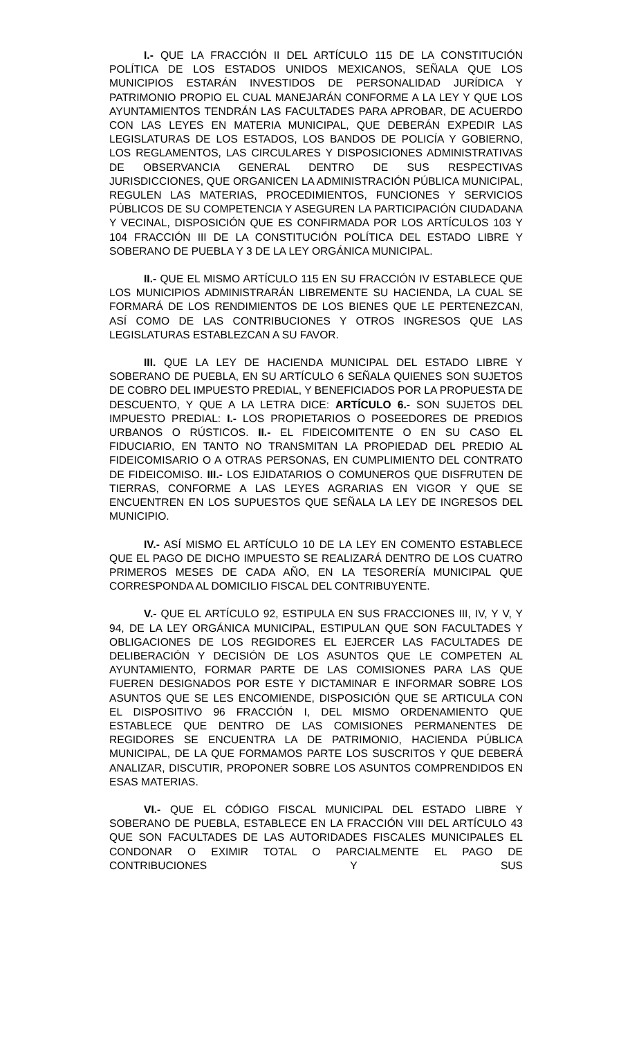I.- QUE LA FRACCIÓN II DEL ARTÍCULO 115 DE LA CONSTITUCIÓN POLÍTICA DE LOS ESTADOS UNIDOS MEXICANOS, SEÑALA QUE LOS MUNICIPIOS ESTARÁN INVESTIDOS DE PERSONALIDAD JURÍDICA Y PATRIMONIO PROPIO EL CUAL MANEJARÁN CONFORME A LA LEY Y QUE LOS AYUNTAMIENTOS TENDRÁN LAS FACULTADES PARA APROBAR, DE ACUERDO CON LAS LEYES EN MATERIA MUNICIPAL, QUE DEBERÁN EXPEDIR LAS LEGISLATURAS DE LOS ESTADOS, LOS BANDOS DE POLICÍA Y GOBIERNO, LOS REGLAMENTOS, LAS CIRCULARES Y DISPOSICIONES ADMINISTRATIVAS DE OBSERVANCIA GENERAL DENTRO DE SUS RESPECTIVAS JURISDICCIONES, QUE ORGANICEN LA ADMINISTRACIÓN PÚBLICA MUNICIPAL, REGULEN LAS MATERIAS, PROCEDIMIENTOS, FUNCIONES Y SERVICIOS PÚBLICOS DE SU COMPETENCIA Y ASEGUREN LA PARTICIPACIÓN CIUDADANA Y VECINAL, DISPOSICIÓN QUE ES CONFIRMADA POR LOS ARTÍCULOS 103 Y 104 FRACCIÓN III DE LA CONSTITUCIÓN POLÍTICA DEL ESTADO LIBRE Y SOBERANO DE PUEBLA Y 3 DE LA LEY ORGÁNICA MUNICIPAL.
II.- QUE EL MISMO ARTÍCULO 115 EN SU FRACCIÓN IV ESTABLECE QUE LOS MUNICIPIOS ADMINISTRARÁN LIBREMENTE SU HACIENDA, LA CUAL SE FORMARÁ DE LOS RENDIMIENTOS DE LOS BIENES QUE LE PERTENEZCAN, ASÍ COMO DE LAS CONTRIBUCIONES Y OTROS INGRESOS QUE LAS LEGISLATURAS ESTABLEZCAN A SU FAVOR.
III. QUE LA LEY DE HACIENDA MUNICIPAL DEL ESTADO LIBRE Y SOBERANO DE PUEBLA, EN SU ARTÍCULO 6 SEÑALA QUIENES SON SUJETOS DE COBRO DEL IMPUESTO PREDIAL, Y BENEFICIADOS POR LA PROPUESTA DE DESCUENTO, Y QUE A LA LETRA DICE: ARTÍCULO 6.- SON SUJETOS DEL IMPUESTO PREDIAL: I.- LOS PROPIETARIOS O POSEEDORES DE PREDIOS URBANOS O RÚSTICOS. II.- EL FIDEICOMITENTE O EN SU CASO EL FIDUCIARIO, EN TANTO NO TRANSMITAN LA PROPIEDAD DEL PREDIO AL FIDEICOMISARIO O A OTRAS PERSONAS, EN CUMPLIMIENTO DEL CONTRATO DE FIDEICOMISO. III.- LOS EJIDATARIOS O COMUNEROS QUE DISFRUTEN DE TIERRAS, CONFORME A LAS LEYES AGRARIAS EN VIGOR Y QUE SE ENCUENTREN EN LOS SUPUESTOS QUE SEÑALA LA LEY DE INGRESOS DEL MUNICIPIO.
IV.- ASÍ MISMO EL ARTÍCULO 10 DE LA LEY EN COMENTO ESTABLECE QUE EL PAGO DE DICHO IMPUESTO SE REALIZARÁ DENTRO DE LOS CUATRO PRIMEROS MESES DE CADA AÑO, EN LA TESORERÍA MUNICIPAL QUE CORRESPONDA AL DOMICILIO FISCAL DEL CONTRIBUYENTE.
V.- QUE EL ARTÍCULO 92, ESTIPULA EN SUS FRACCIONES III, IV, Y V, Y 94, DE LA LEY ORGÁNICA MUNICIPAL, ESTIPULAN QUE SON FACULTADES Y OBLIGACIONES DE LOS REGIDORES EL EJERCER LAS FACULTADES DE DELIBERACIÓN Y DECISIÓN DE LOS ASUNTOS QUE LE COMPETEN AL AYUNTAMIENTO, FORMAR PARTE DE LAS COMISIONES PARA LAS QUE FUEREN DESIGNADOS POR ESTE Y DICTAMINAR E INFORMAR SOBRE LOS ASUNTOS QUE SE LES ENCOMIENDE, DISPOSICIÓN QUE SE ARTICULA CON EL DISPOSITIVO 96 FRACCIÓN I, DEL MISMO ORDENAMIENTO QUE ESTABLECE QUE DENTRO DE LAS COMISIONES PERMANENTES DE REGIDORES SE ENCUENTRA LA DE PATRIMONIO, HACIENDA PÚBLICA MUNICIPAL, DE LA QUE FORMAMOS PARTE LOS SUSCRITOS Y QUE DEBERÁ ANALIZAR, DISCUTIR, PROPONER SOBRE LOS ASUNTOS COMPRENDIDOS EN ESAS MATERIAS.
VI.- QUE EL CÓDIGO FISCAL MUNICIPAL DEL ESTADO LIBRE Y SOBERANO DE PUEBLA, ESTABLECE EN LA FRACCIÓN VIII DEL ARTÍCULO 43 QUE SON FACULTADES DE LAS AUTORIDADES FISCALES MUNICIPALES EL CONDONAR O EXIMIR TOTAL O PARCIALMENTE EL PAGO DE CONTRIBUCIONES Y SUS